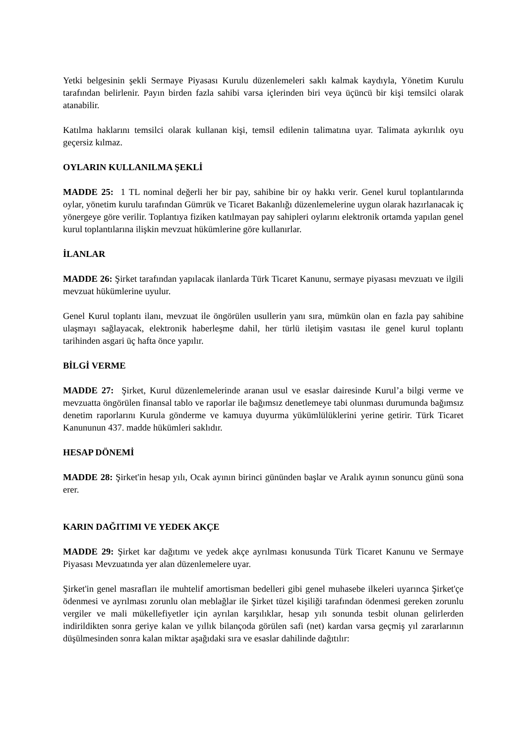Yetki belgesinin şekli Sermaye Piyasası Kurulu düzenlemeleri saklı kalmak kaydıyla, Yönetim Kurulu tarafından belirlenir. Payın birden fazla sahibi varsa içlerinden biri veya üçüncü bir kişi temsilci olarak atanabilir.
Katılma haklarını temsilci olarak kullanan kişi, temsil edilenin talimatına uyar. Talimata aykırılık oyu geçersiz kılmaz.
OYLARIN KULLANILMA ŞEKLİ
MADDE 25: 1 TL nominal değerli her bir pay, sahibine bir oy hakkı verir. Genel kurul toplantılarında oylar, yönetim kurulu tarafından Gümrük ve Ticaret Bakanlığı düzenlemelerine uygun olarak hazırlanacak iç yönergeye göre verilir. Toplantıya fiziken katılmayan pay sahipleri oylarını elektronik ortamda yapılan genel kurul toplantılarına ilişkin mevzuat hükümlerine göre kullanırlar.
İLANLAR
MADDE 26: Şirket tarafından yapılacak ilanlarda Türk Ticaret Kanunu, sermaye piyasası mevzuatı ve ilgili mevzuat hükümlerine uyulur.
Genel Kurul toplantı ilanı, mevzuat ile öngörülen usullerin yanı sıra, mümkün olan en fazla pay sahibine ulaşmayı sağlayacak, elektronik haberleşme dahil, her türlü iletişim vasıtası ile genel kurul toplantı tarihinden asgari üç hafta önce yapılır.
BİLGİ VERME
MADDE 27: Şirket, Kurul düzenlemelerinde aranan usul ve esaslar dairesinde Kurul’a bilgi verme ve mevzuatta öngörülen finansal tablo ve raporlar ile bağımsız denetlemeye tabi olunması durumunda bağımsız denetim raporlarını Kurula gönderme ve kamuya duyurma yükümlülüklerini yerine getirir. Türk Ticaret Kanununun 437. madde hükümleri saklıdır.
HESAP DÖNEMİ
MADDE 28: Şirket'in hesap yılı, Ocak ayının birinci gününden başlar ve Aralık ayının sonuncu günü sona erer.
KARIN DAĞITIMI VE YEDEK AKÇE
MADDE 29: Şirket kar dağıtımı ve yedek akçe ayrılması konusunda Türk Ticaret Kanunu ve Sermaye Piyasası Mevzuatında yer alan düzenlemelere uyar.
Şirket'in genel masrafları ile muhtelif amortisman bedelleri gibi genel muhasebe ilkeleri uyarınca Şirket'çe ödenmesi ve ayrılması zorunlu olan meblağlar ile Şirket tüzel kişiliği tarafından ödenmesi gereken zorunlu vergiler ve mali mükellefiyetler için ayrılan karşılıklar, hesap yılı sonunda tesbit olunan gelirlerden indirildikten sonra geriye kalan ve yıllık bilançoda görülen safi (net) kardan varsa geçmiş yıl zararlarının düşülmesinden sonra kalan miktar aşağıdaki sıra ve esaslar dahilinde dağıtılır: